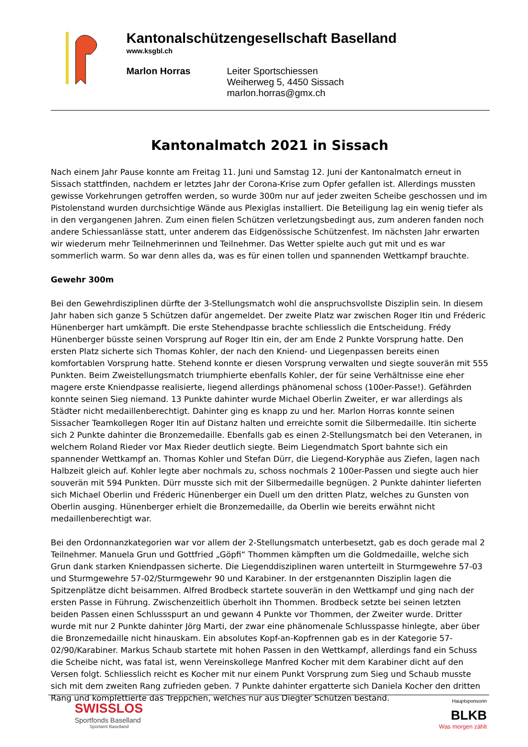Kantonalschützengesellschaft Baselland
www.ksgbl.ch
Marlon Horras Leiter Sportschiessen
Weiherweg 5, 4450 Sissach
marlon.horras@gmx.ch
Kantonalmatch 2021 in Sissach
Nach einem Jahr Pause konnte am Freitag 11. Juni und Samstag 12. Juni der Kantonalmatch erneut in Sissach stattfinden, nachdem er letztes Jahr der Corona-Krise zum Opfer gefallen ist. Allerdings mussten gewisse Vorkehrungen getroffen werden, so wurde 300m nur auf jeder zweiten Scheibe geschossen und im Pistolenstand wurden durchsichtige Wände aus Plexiglas installiert. Die Beteiligung lag ein wenig tiefer als in den vergangenen Jahren. Zum einen fielen Schützen verletzungsbedingt aus, zum anderen fanden noch andere Schiessanlässe statt, unter anderem das Eidgenössische Schützenfest. Im nächsten Jahr erwarten wir wiederum mehr Teilnehmerinnen und Teilnehmer. Das Wetter spielte auch gut mit und es war sommerlich warm. So war denn alles da, was es für einen tollen und spannenden Wettkampf brauchte.
Gewehr 300m
Bei den Gewehrdisziplinen dürfte der 3-Stellungsmatch wohl die anspruchsvollste Disziplin sein. In diesem Jahr haben sich ganze 5 Schützen dafür angemeldet. Der zweite Platz war zwischen Roger Itin und Fréderic Hünenberger hart umkämpft. Die erste Stehendpasse brachte schliesslich die Entscheidung. Frédy Hünenberger büsste seinen Vorsprung auf Roger Itin ein, der am Ende 2 Punkte Vorsprung hatte. Den ersten Platz sicherte sich Thomas Kohler, der nach den Kniend- und Liegenpassen bereits einen komfortablen Vorsprung hatte. Stehend konnte er diesen Vorsprung verwalten und siegte souverän mit 555 Punkten. Beim Zweistellungsmatch triumphierte ebenfalls Kohler, der für seine Verhältnisse eine eher magere erste Kniendpasse realisierte, liegend allerdings phänomenal schoss (100er-Passe!). Gefährden konnte seinen Sieg niemand. 13 Punkte dahinter wurde Michael Oberlin Zweiter, er war allerdings als Städter nicht medaillenberechtigt. Dahinter ging es knapp zu und her. Marlon Horras konnte seinen Sissacher Teamkollegen Roger Itin auf Distanz halten und erreichte somit die Silbermedaille. Itin sicherte sich 2 Punkte dahinter die Bronzemedaille. Ebenfalls gab es einen 2-Stellungsmatch bei den Veteranen, in welchem Roland Rieder vor Max Rieder deutlich siegte. Beim Liegendmatch Sport bahnte sich ein spannender Wettkampf an. Thomas Kohler und Stefan Dürr, die Liegend-Koryphäe aus Ziefen, lagen nach Halbzeit gleich auf. Kohler legte aber nochmals zu, schoss nochmals 2 100er-Passen und siegte auch hier souverän mit 594 Punkten. Dürr musste sich mit der Silbermedaille begnügen. 2 Punkte dahinter lieferten sich Michael Oberlin und Fréderic Hünenberger ein Duell um den dritten Platz, welches zu Gunsten von Oberlin ausging. Hünenberger erhielt die Bronzemedaille, da Oberlin wie bereits erwähnt nicht medaillenberechtigt war.
Bei den Ordonnanzkategorien war vor allem der 2-Stellungsmatch unterbesetzt, gab es doch gerade mal 2 Teilnehmer. Manuela Grun und Gottfried „Göpfi“ Thommen kämpften um die Goldmedaille, welche sich Grun dank starken Kniendpassen sicherte. Die Liegenddisziplinen waren unterteilt in Sturmgewehre 57-03 und Sturmgewehre 57-02/Sturmgewehr 90 und Karabiner. In der erstgenannten Disziplin lagen die Spitzenplätze dicht beisammen. Alfred Brodbeck startete souverän in den Wettkampf und ging nach der ersten Passe in Führung. Zwischenzeitlich überholt ihn Thommen. Brodbeck setzte bei seinen letzten beiden Passen einen Schlussspurt an und gewann 4 Punkte vor Thommen, der Zweiter wurde. Dritter wurde mit nur 2 Punkte dahinter Jörg Marti, der zwar eine phänomenale Schlusspasse hinlegte, aber über die Bronzemedaille nicht hinauskam. Ein absolutes Kopf-an-Kopfrennen gab es in der Kategorie 57-02/90/Karabiner. Markus Schaub startete mit hohen Passen in den Wettkampf, allerdings fand ein Schuss die Scheibe nicht, was fatal ist, wenn Vereinskollege Manfred Kocher mit dem Karabiner dicht auf den Versen folgt. Schliesslich reicht es Kocher mit nur einem Punkt Vorsprung zum Sieg und Schaub musste sich mit dem zweiten Rang zufrieden geben. 7 Punkte dahinter ergatterte sich Daniela Kocher den dritten Rang und komplettierte das Treppchen, welches nur aus Diegter Schützen bestand.
SWISSLOS
Sportfonds Baselland
Sportamt Baselland
Hauptsponsorin
BLKB
Was morgen zählt